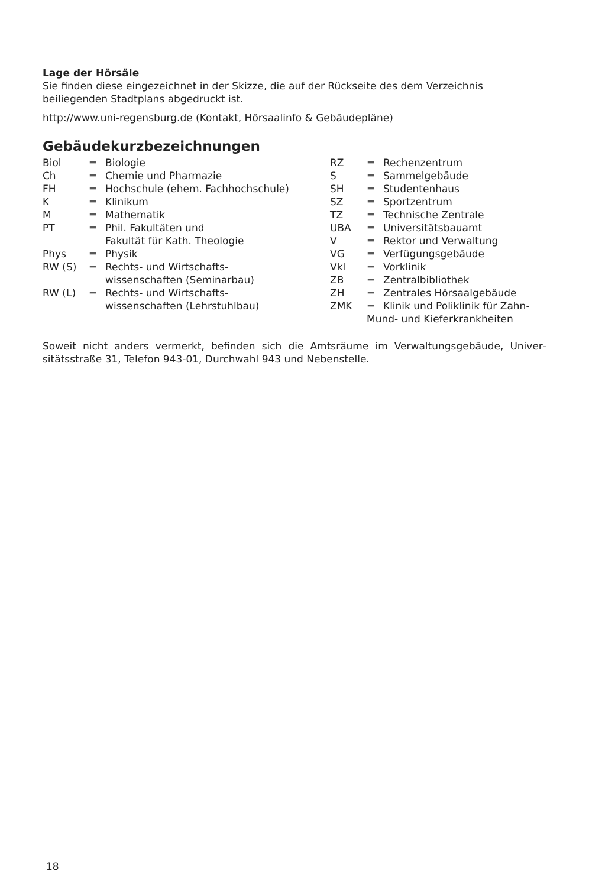Lage der Hörsäle
Sie finden diese eingezeichnet in der Skizze, die auf der Rückseite des dem Verzeichnis beiliegenden Stadtplans abgedruckt ist.
http://www.uni-regensburg.de (Kontakt, Hörsaalinfo & Gebäudepläne)
Gebäudekurzbezeichnungen
| Biol | = | Biologie |
| Ch | = | Chemie und Pharmazie |
| FH | = | Hochschule (ehem. Fachhochschule) |
| K | = | Klinikum |
| M | = | Mathematik |
| PT | = | Phil. Fakultäten und Fakultät für Kath. Theologie |
| Phys | = | Physik |
| RW (S) | = | Rechts- und Wirtschafts- wissenschaften (Seminarbau) |
| RW (L) | = | Rechts- und Wirtschafts- wissenschaften (Lehrstuhlbau) |
| RZ | = | Rechenzentrum |
| S | = | Sammelgebäude |
| SH | = | Studentenhaus |
| SZ | = | Sportzentrum |
| TZ | = | Technische Zentrale |
| UBA | = | Universitätsbauamt |
| V | = | Rektor und Verwaltung |
| VG | = | Verfügungsgebäude |
| Vkl | = | Vorklinik |
| ZB | = | Zentralbibliothek |
| ZH | = | Zentrales Hörsaalgebäude |
| ZMK | = | Klinik und Poliklinik für Zahn- |
| Mund- und Kieferkrankheiten | | |
Soweit nicht anders vermerkt, befinden sich die Amtsräume im Verwaltungsgebäude, Univer­sitätsstraße 31, Telefon 943-01, Durchwahl 943 und Nebenstelle.
18